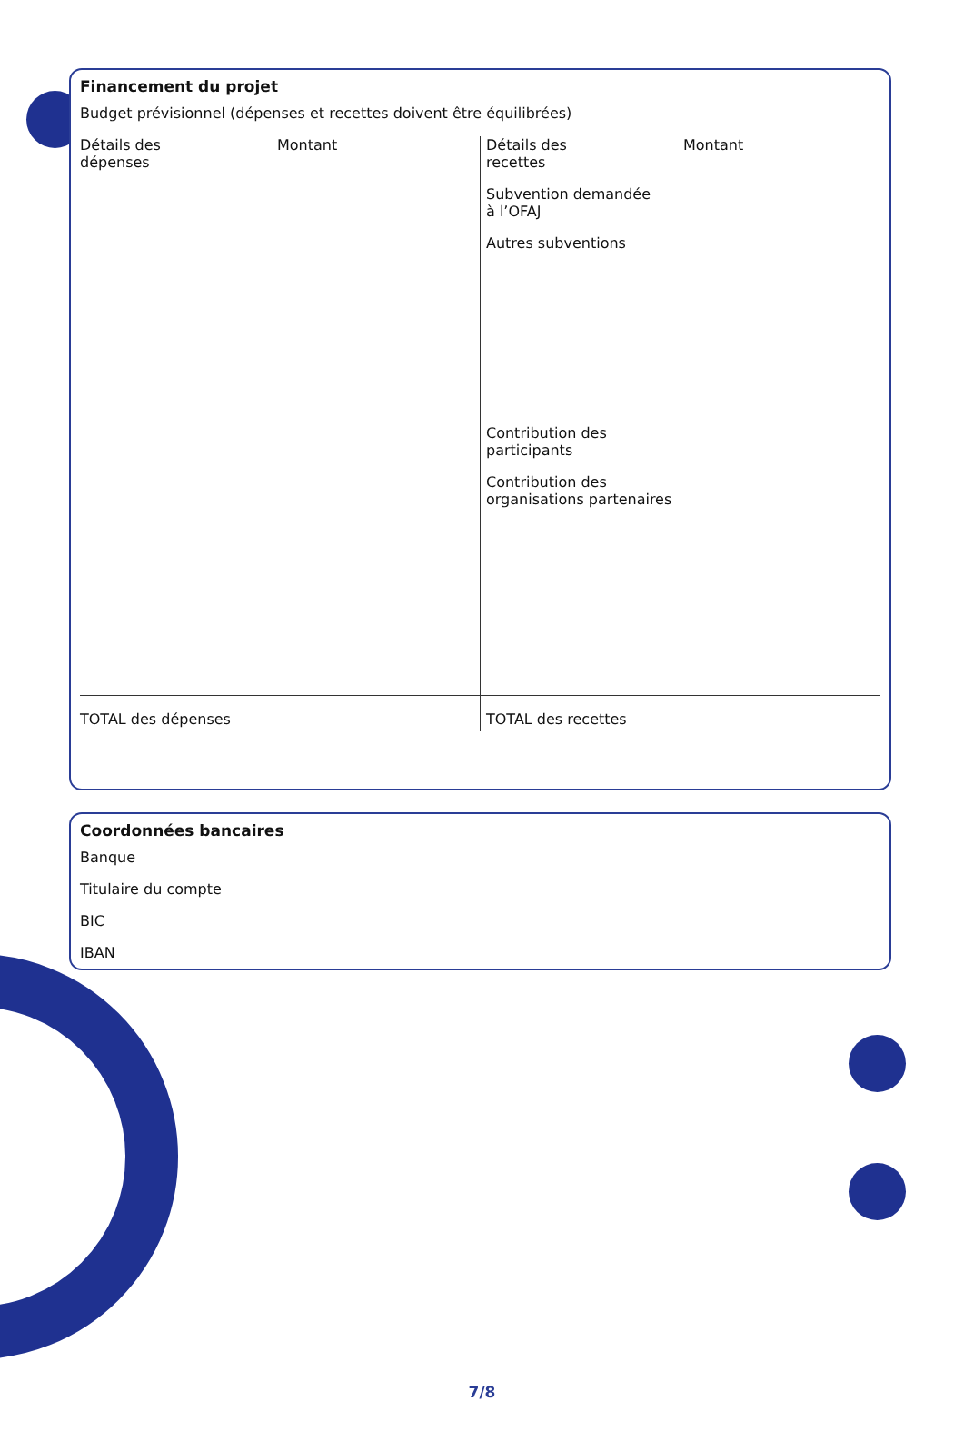Financement du projet
Budget prévisionnel (dépenses et recettes doivent être équilibrées)
| / Détails des dépenses / Montant / | / Détails des recettes / Montant / Subvention demandée à l’OFAJ Autres subventions Contribution des participants Contribution des organisations partenaires |
| TOTAL des dépenses | TOTAL des recettes |
Coordonnées bancaires
Banque
Titulaire du compte
BIC
IBAN
7/8